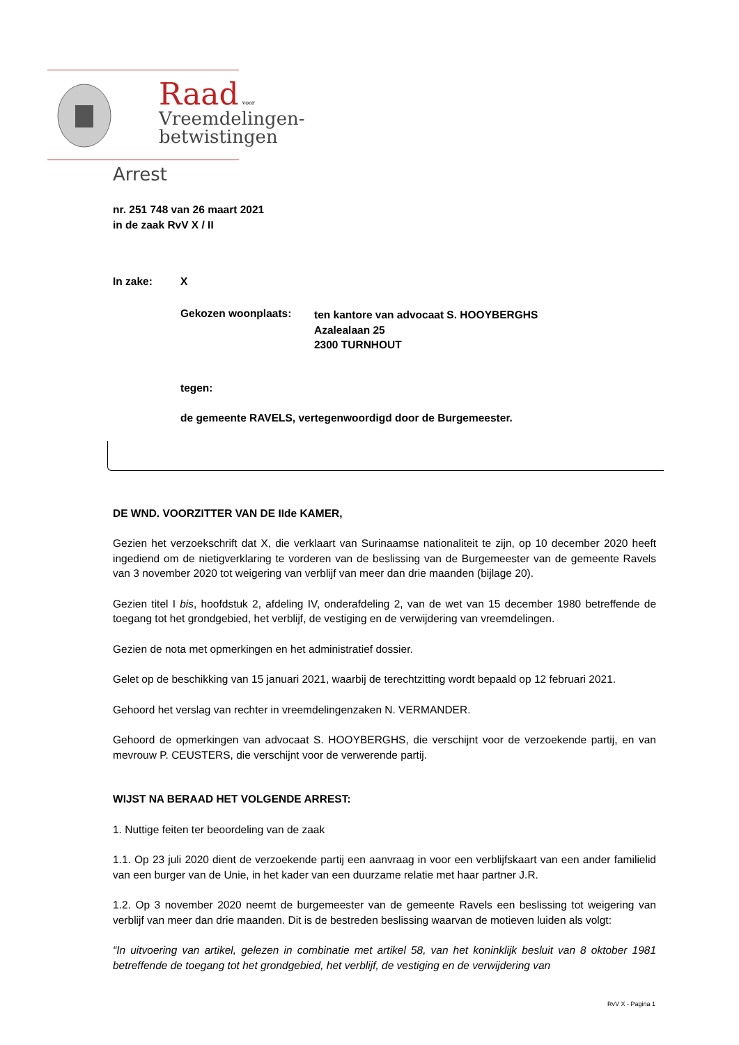Raad voor
Vreemdelingen-
betwistingen
Arrest
nr. 251 748 van 26 maart 2021
in de zaak RvV X / II
In zake: X
Gekozen woonplaats: ten kantore van advocaat S. HOOYBERGHS
Azalealaan 25
2300 TURNHOUT
tegen:
de gemeente RAVELS, vertegenwoordigd door de Burgemeester.
DE WND. VOORZITTER VAN DE IIde KAMER,
Gezien het verzoekschrift dat X, die verklaart van Surinaamse nationaliteit te zijn, op 10 december 2020 heeft ingediend om de nietigverklaring te vorderen van de beslissing van de Burgemeester van de gemeente Ravels van 3 november 2020 tot weigering van verblijf van meer dan drie maanden (bijlage 20).
Gezien titel I bis, hoofdstuk 2, afdeling IV, onderafdeling 2, van de wet van 15 december 1980 betreffende de toegang tot het grondgebied, het verblijf, de vestiging en de verwijdering van vreemdelingen.
Gezien de nota met opmerkingen en het administratief dossier.
Gelet op de beschikking van 15 januari 2021, waarbij de terechtzitting wordt bepaald op 12 februari 2021.
Gehoord het verslag van rechter in vreemdelingenzaken N. VERMANDER.
Gehoord de opmerkingen van advocaat S. HOOYBERGHS, die verschijnt voor de verzoekende partij, en van mevrouw P. CEUSTERS, die verschijnt voor de verwerende partij.
WIJST NA BERAAD HET VOLGENDE ARREST:
1. Nuttige feiten ter beoordeling van de zaak
1.1. Op 23 juli 2020 dient de verzoekende partij een aanvraag in voor een verblijfskaart van een ander familielid van een burger van de Unie, in het kader van een duurzame relatie met haar partner J.R.
1.2. Op 3 november 2020 neemt de burgemeester van de gemeente Ravels een beslissing tot weigering van verblijf van meer dan drie maanden. Dit is de bestreden beslissing waarvan de motieven luiden als volgt:
“In uitvoering van artikel, gelezen in combinatie met artikel 58, van het koninklijk besluit van 8 oktober 1981 betreffende de toegang tot het grondgebied, het verblijf, de vestiging en de verwijdering van
RvV X - Pagina 1